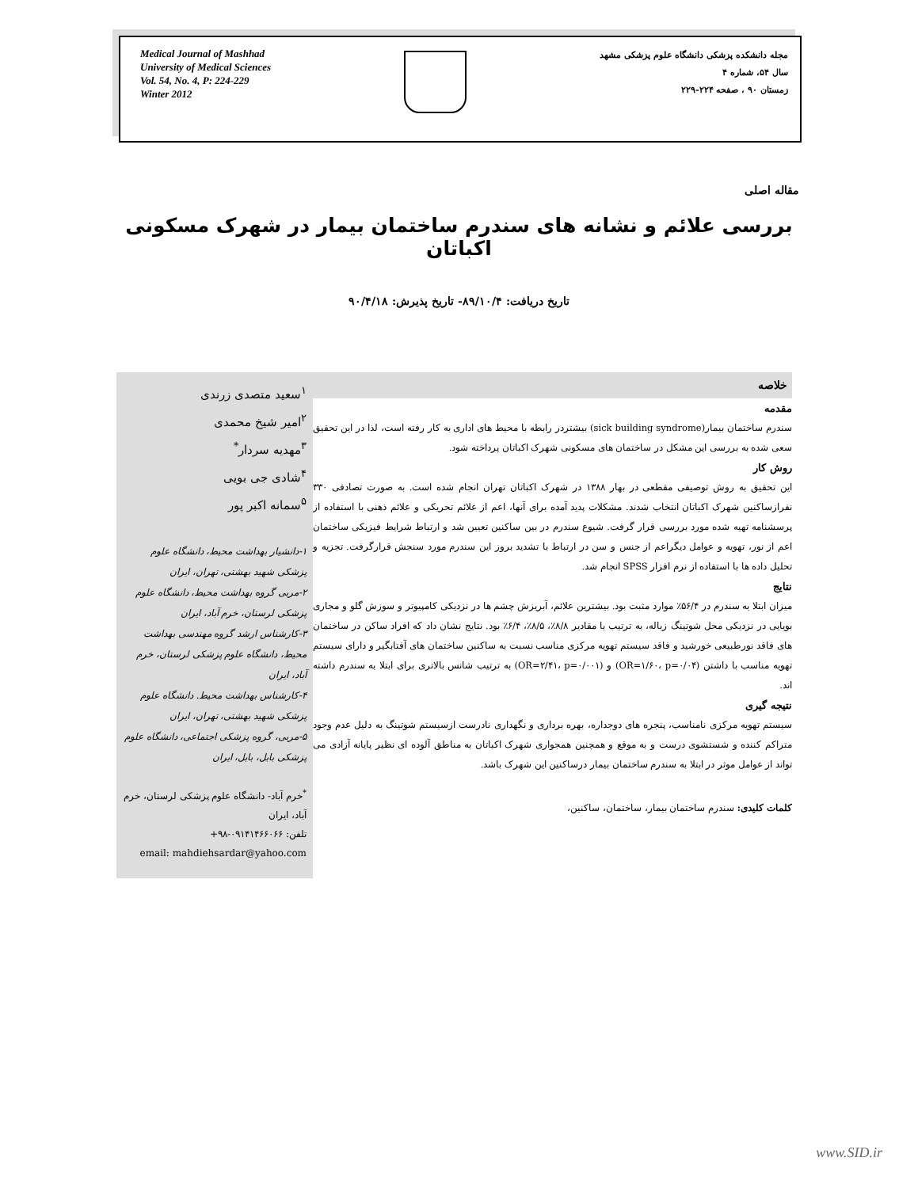Medical Journal of Mashhad
University of Medical Sciences
Vol. 54, No. 4, P: 224-229
Winter 2012
مجله دانشکده پزشکی دانشگاه علوم پزشکی مشهد
سال ۵۴، شماره ۴
زمستان ۹۰ ، صفحه ۲۲۴-۲۲۹
مقاله اصلی
بررسی علائم و نشانه های سندرم ساختمان بیمار در شهرک مسکونی اکباتان
تاریخ دریافت: ۸۹/۱۰/۴- تاریخ پذیرش: ۹۰/۴/۱۸
<sup>۱</sup> سعید متصدی زرندی
<sup>۲</sup> امیر شیخ محمدی
<sup>۳</sup> مهدیه سردار<sup>*</sup>
<sup>۴</sup> شادی جی بویی
<sup>۵</sup> سمانه اکبر پور
۱-دانشیار بهداشت محیط، دانشگاه علوم پزشکی شهید بهشتی، تهران، ایران
۲-مربی گروه بهداشت محیط، دانشگاه علوم پزشکی لرستان، خرم آباد، ایران
۳-کارشناس ارشد گروه مهندسی بهداشت محیط، دانشگاه علوم پزشکی لرستان، خرم آباد، ایران
۴-کارشناس بهداشت محیط. دانشگاه علوم پزشکی شهید بهشتی، تهران، ایران
۵-مربی، گروه پزشکی اجتماعی، دانشگاه علوم پزشکی بابل، بابل، ایران
<sup>*</sup> خرم آباد- دانشگاه علوم پزشکی لرستان، خرم آباد، ایران
تلفن: ۰۹۱۴۱۴۶۶۰۶۶-۹۸+
email: mahdiehsardar@yahoo.com
خلاصه
مقدمه
سندرم ساختمان بیمار(sick building syndrome) بیشتردر رابطه با محیط های اداری به کار رفته است، لذا در این تحقیق سعی شده به بررسی این مشکل در ساختمان های مسکونی شهرک اکباتان پرداخته شود.
روش کار
این تحقیق به روش توصیفی مقطعی در بهار ۱۳۸۸ در شهرک اکباتان تهران انجام شده است. به صورت تصادفی ۳۳۰ نفرازساکنین شهرک اکباتان انتخاب شدند. مشکلات پدید آمده برای آنها، اعم از علائم تحریکی و علائم ذهنی با استفاده از پرسشنامه تهیه شده مورد بررسی قرار گرفت. شیوع سندرم در بین ساکنین تعیین شد و ارتباط شرایط فیزیکی ساختمان اعم از نور، تهویه و عوامل دیگراعم از جنس و سن در ارتباط با تشدید بروز این سندرم مورد سنجش قرارگرفت. تجزیه و تحلیل داده ها با استفاده از نرم افزار SPSS انجام شد.
نتایج
میزان ابتلا به سندرم در ۵۶/۴٪ موارد مثبت بود. بیشترین علائم، آبریزش چشم ها در نزدیکی کامپیوتر و سوزش گلو و مجاری بویایی در نزدیکی محل شوتینگ زباله، به ترتیب با مقادیر ۸/۸٪، ۸/۵٪، ۶/۴٪ بود. نتایج نشان داد که افراد ساکن در ساختمان های فاقد نورطبیعی خورشید و فاقد سیستم تهویه مرکزی مناسب نسبت به ساکنین ساختمان های آفتابگیر و دارای سیستم تهویه مناسب با داشتن (OR=۱/۶۰، p=۰/۰۴) و (OR=۲/۴۱، p=۰/۰۰۱) به ترتیب شانس بالاتری برای ابتلا به سندرم داشته اند.
نتیجه گیری
سیستم تهویه مرکزی نامناسب، پنجره های دوجداره، بهره برداری و نگهداری نادرست ازسیستم شوتینگ به دلیل عدم وجود متراکم کننده و شستشوی درست و به موقع و همچنین همجواری شهرک اکباتان به مناطق آلوده ای نظیر پایانه آزادی می تواند از عوامل موثر در ابتلا به سندرم ساختمان بیمار درساکنین این شهرک باشد.
کلمات کلیدی: سندرم ساختمان بیمار، ساختمان، ساکنین،
www.SID.ir